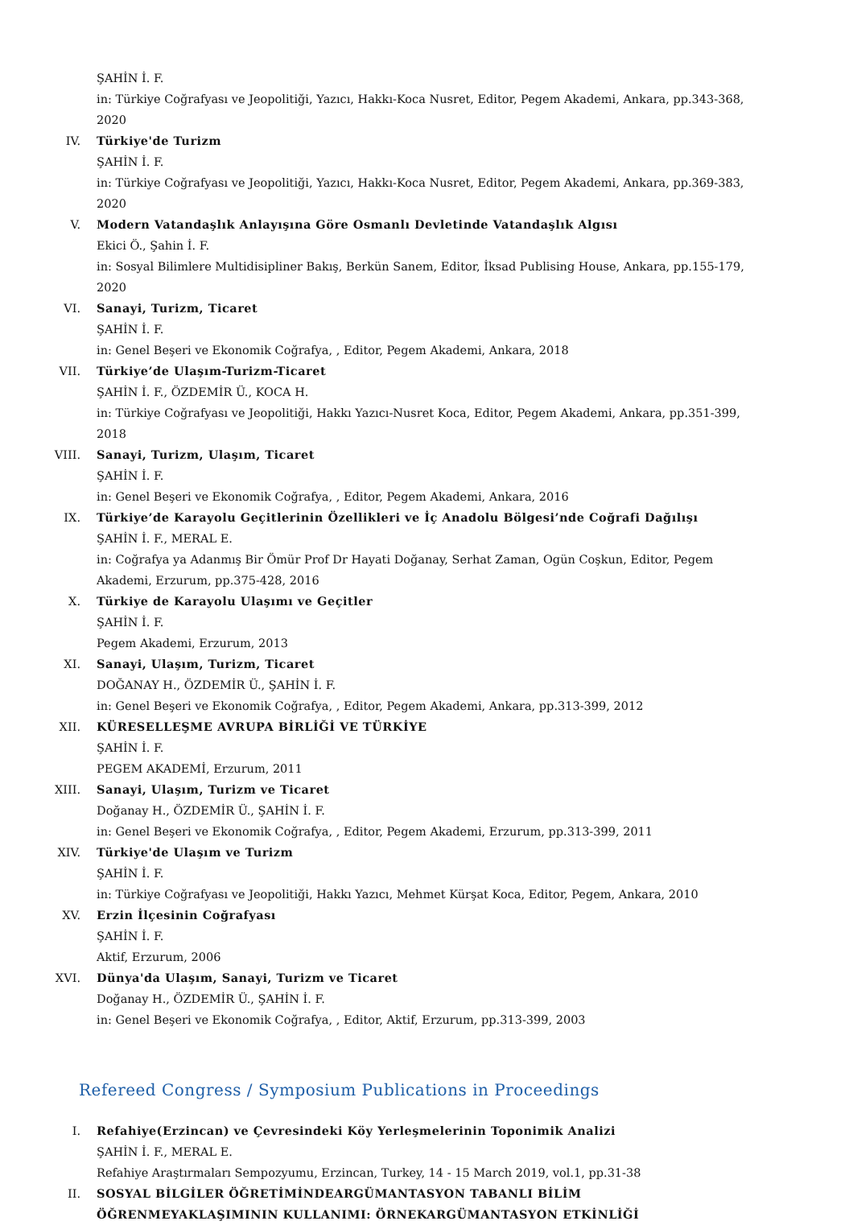ŞAHİN İ. F.
in: Türkiye Coğrafyası ve Jeopolitiği, Yazıcı, Hakkı-Koca Nusret, Editor, Pegem Akademi, Ankara, pp.343-368, 2020
IV. Türkiye'de Turizm
ŞAHİN İ. F.
in: Türkiye Coğrafyası ve Jeopolitiği, Yazıcı, Hakkı-Koca Nusret, Editor, Pegem Akademi, Ankara, pp.369-383, 2020
V. Modern Vatandaşlık Anlayışına Göre Osmanlı Devletinde Vatandaşlık Algısı
Ekici Ö., Şahin İ. F.
in: Sosyal Bilimlere Multidisipliner Bakış, Berkün Sanem, Editor, İksad Publising House, Ankara, pp.155-179, 2020
VI. Sanayi, Turizm, Ticaret
ŞAHİN İ. F.
in: Genel Beşeri ve Ekonomik Coğrafya, , Editor, Pegem Akademi, Ankara, 2018
VII. Türkiye’de Ulaşım-Turizm-Ticaret
ŞAHİN İ. F., ÖZDEMİR Ü., KOCA H.
in: Türkiye Coğrafyası ve Jeopolitiği, Hakkı Yazıcı-Nusret Koca, Editor, Pegem Akademi, Ankara, pp.351-399, 2018
VIII. Sanayi, Turizm, Ulaşım, Ticaret
ŞAHİN İ. F.
in: Genel Beşeri ve Ekonomik Coğrafya, , Editor, Pegem Akademi, Ankara, 2016
IX. Türkiye’de Karayolu Geçitlerinin Özellikleri ve İç Anadolu Bölgesi’nde Coğrafi Dağılışı
ŞAHİN İ. F., MERAL E.
in: Coğrafya ya Adanmış Bir Ömür Prof Dr Hayati Doğanay, Serhat Zaman, Ogün Coşkun, Editor, Pegem Akademi, Erzurum, pp.375-428, 2016
X. Türkiye de Karayolu Ulaşımı ve Geçitler
ŞAHİN İ. F.
Pegem Akademi, Erzurum, 2013
XI. Sanayi, Ulaşım, Turizm, Ticaret
DOĞANAY H., ÖZDEMİR Ü., ŞAHİN İ. F.
in: Genel Beşeri ve Ekonomik Coğrafya, , Editor, Pegem Akademi, Ankara, pp.313-399, 2012
XII. KÜRESELLEŞME AVRUPA BİRLİĞİ VE TÜRKİYE
ŞAHİN İ. F.
PEGEM AKADEMİ, Erzurum, 2011
XIII. Sanayi, Ulaşım, Turizm ve Ticaret
Doğanay H., ÖZDEMİR Ü., ŞAHİN İ. F.
in: Genel Beşeri ve Ekonomik Coğrafya, , Editor, Pegem Akademi, Erzurum, pp.313-399, 2011
XIV. Türkiye'de Ulaşım ve Turizm
ŞAHİN İ. F.
in: Türkiye Coğrafyası ve Jeopolitiği, Hakkı Yazıcı, Mehmet Kürşat Koca, Editor, Pegem, Ankara, 2010
XV. Erzin İlçesinin Coğrafyası
ŞAHİN İ. F.
Aktif, Erzurum, 2006
XVI. Dünya'da Ulaşım, Sanayi, Turizm ve Ticaret
Doğanay H., ÖZDEMİR Ü., ŞAHİN İ. F.
in: Genel Beşeri ve Ekonomik Coğrafya, , Editor, Aktif, Erzurum, pp.313-399, 2003
Refereed Congress / Symposium Publications in Proceedings
I. Refahiye(Erzincan) ve Çevresindeki Köy Yerleşmelerinin Toponimik Analizi
ŞAHİN İ. F., MERAL E.
Refahiye Araştırmaları Sempozyumu, Erzincan, Turkey, 14 - 15 March 2019, vol.1, pp.31-38
II. SOSYAL BİLGİLER ÖĞRETİMİNDEARGÜMANTASYON TABANLI BİLİM ÖĞRENMEYAKLAŞIMININ KULLANIMI: ÖRNEKARGÜMANTASYON ETKİNLİĞİ